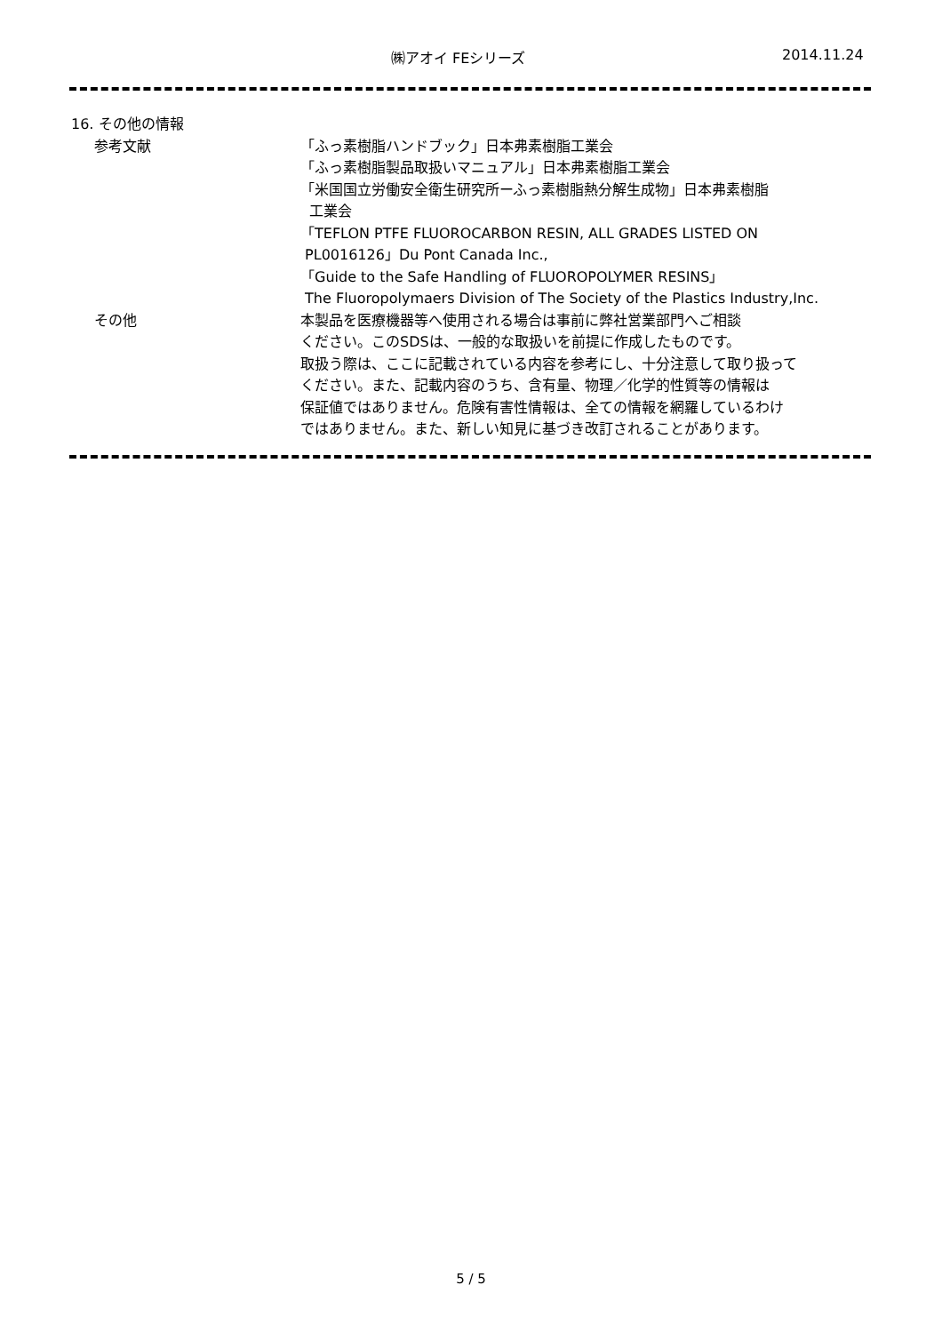㈱アオイ FEシリーズ 2014.11.24
16. その他の情報
参考文献 「ふっ素樹脂ハンドブック」日本弗素樹脂工業会
「ふっ素樹脂製品取扱いマニュアル」日本弗素樹脂工業会
「米国国立労働安全衛生研究所ーふっ素樹脂熱分解生成物」日本弗素樹脂
工業会
「TEFLON PTFE FLUOROCARBON RESIN, ALL GRADES LISTED ON
PL0016126」Du Pont Canada Inc.,
「Guide to the Safe Handling of FLUOROPOLYMER RESINS」
The Fluoropolymaers Division of The Society of the Plastics Industry,Inc.
その他 本製品を医療機器等へ使用される場合は事前に弊社営業部門へご相談
ください。このSDSは、一般的な取扱いを前提に作成したものです。
取扱う際は、ここに記載されている内容を参考にし、十分注意して取り扱って
ください。また、記載内容のうち、含有量、物理／化学的性質等の情報は
保証値ではありません。危険有害性情報は、全ての情報を網羅しているわけ
ではありません。また、新しい知見に基づき改訂されることがあります。
5 / 5